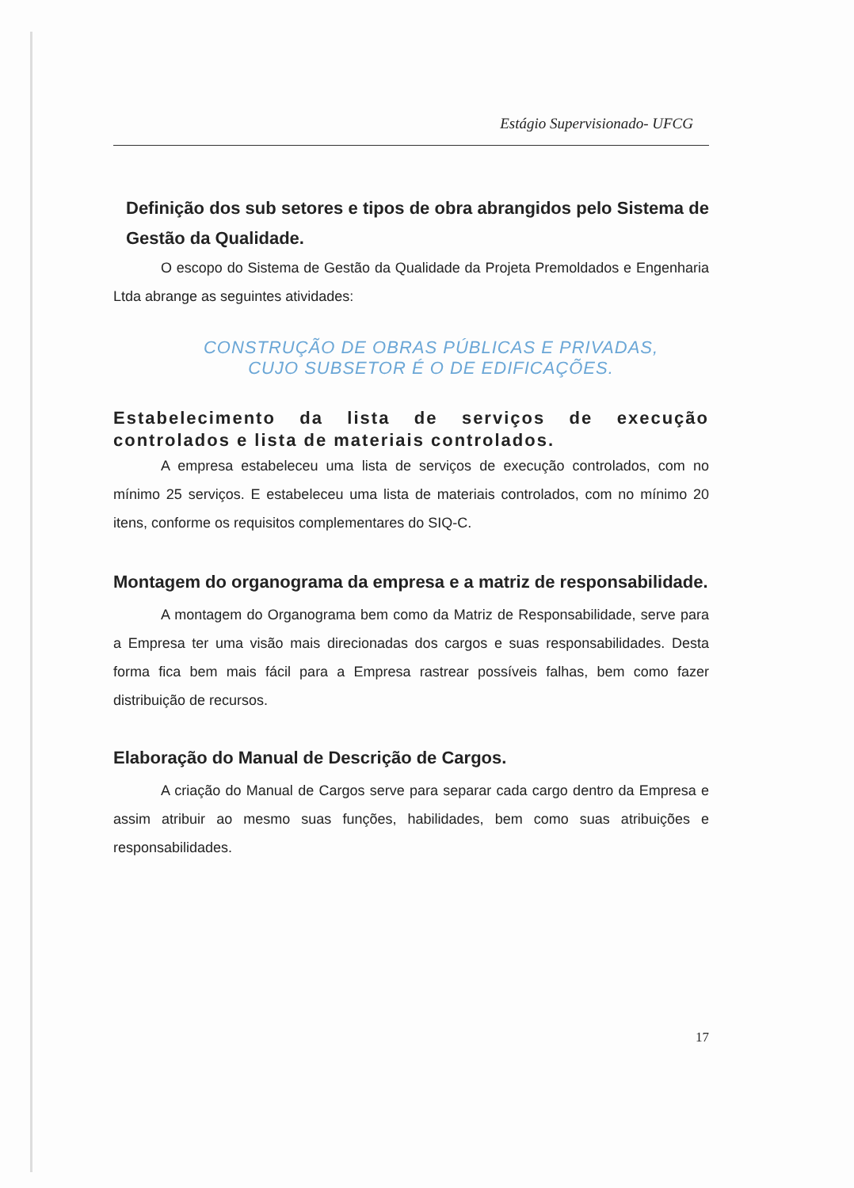Estágio Supervisionado- UFCG
Definição dos sub setores e tipos de obra abrangidos pelo Sistema de Gestão da Qualidade.
O escopo do Sistema de Gestão da Qualidade da Projeta Premoldados e Engenharia Ltda abrange as seguintes atividades:
CONSTRUÇÃO DE OBRAS PÚBLICAS E PRIVADAS,
CUJO SUBSETOR É O DE EDIFICAÇÕES.
Estabelecimento da lista de serviços de execução controlados e lista de materiais controlados.
A empresa estabeleceu uma lista de serviços de execução controlados, com no mínimo 25 serviços. E estabeleceu uma lista de materiais controlados, com no mínimo 20 itens, conforme os requisitos complementares do SIQ-C.
Montagem do organograma da empresa e a matriz de responsabilidade.
A montagem do Organograma bem como da Matriz de Responsabilidade, serve para a Empresa ter uma visão mais direcionadas dos cargos e suas responsabilidades. Desta forma fica bem mais fácil para a Empresa rastrear possíveis falhas, bem como fazer distribuição de recursos.
Elaboração do Manual de Descrição de Cargos.
A criação do Manual de Cargos serve para separar cada cargo dentro da Empresa e assim atribuir ao mesmo suas funções, habilidades, bem como suas atribuições e responsabilidades.
17